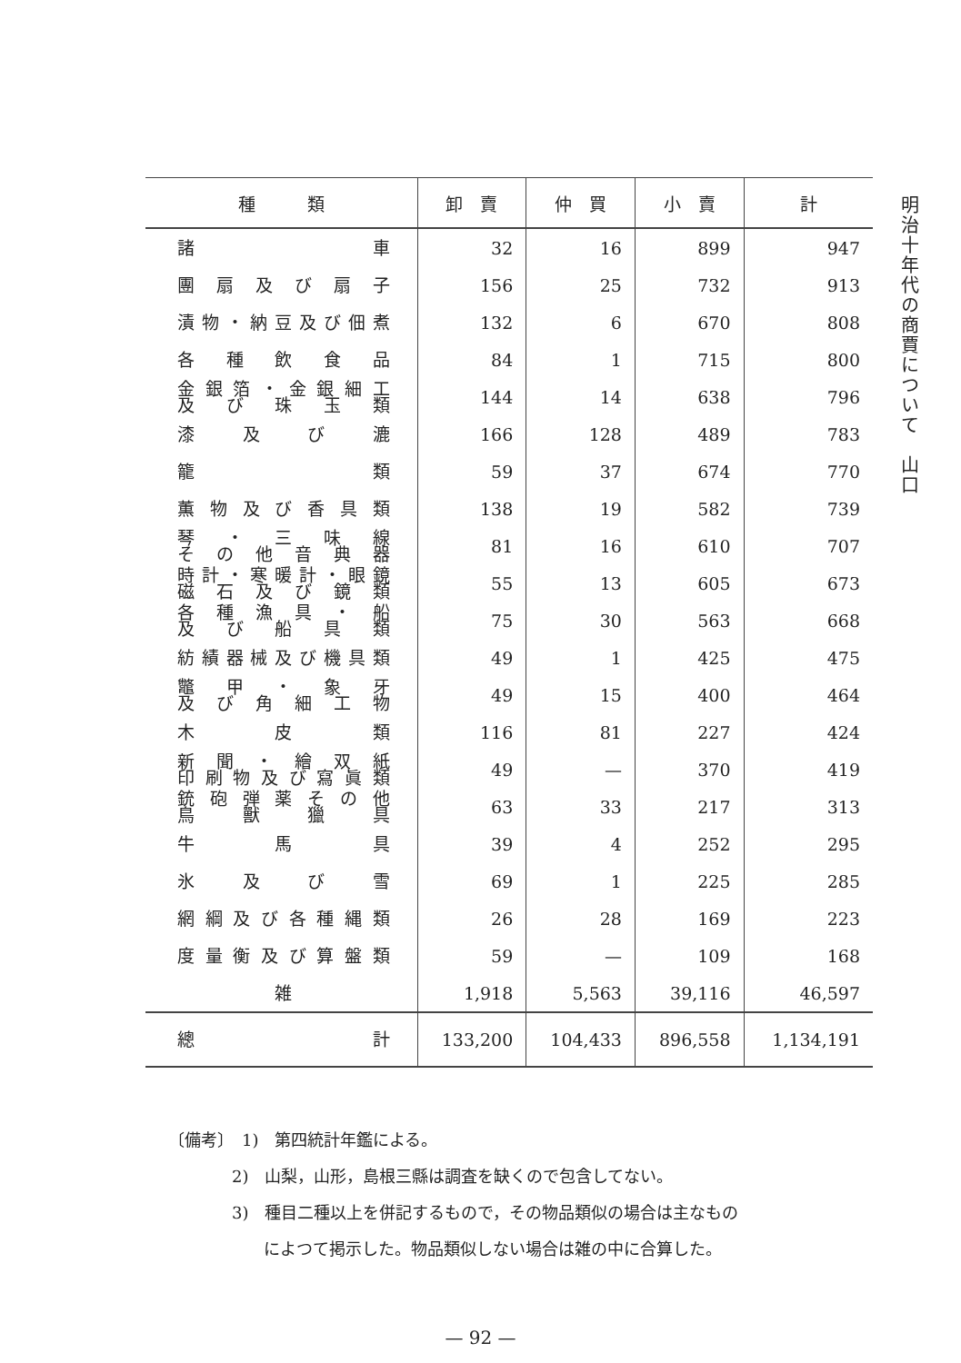| 種 類 | 卸 賣 | 仲 買 | 小 賣 | 計 |
| --- | --- | --- | --- | --- |
| 諸 車 | 32 | 16 | 899 | 947 |
| 團扇及び扇子 | 156 | 25 | 732 | 913 |
| 漬物・納豆及び佃煮 | 132 | 6 | 670 | 808 |
| 各種飲食品 | 84 | 1 | 715 | 800 |
| 金銀箔・金銀細工 及び珠玉類 | 144 | 14 | 638 | 796 |
| 漆及び漉 | 166 | 128 | 489 | 783 |
| 籠 類 | 59 | 37 | 674 | 770 |
| 薫物及び香具類 | 138 | 19 | 582 | 739 |
| 琴・三味線 その他音典器 | 81 | 16 | 610 | 707 |
| 時計・寒暖計・眼鏡 磁石及び鏡類 | 55 | 13 | 605 | 673 |
| 各種漁具・船 及び船具類 | 75 | 30 | 563 | 668 |
| 紡績器械及び機具類 | 49 | 1 | 425 | 475 |
| 鼈甲・象牙 及び角細工物 | 49 | 15 | 400 | 464 |
| 木皮類 | 116 | 81 | 227 | 424 |
| 新聞・繪双紙 印刷物及び寫眞類 | 49 | — | 370 | 419 |
| 銃砲弾薬その他 鳥獸獵具 | 63 | 33 | 217 | 313 |
| 牛馬具 | 39 | 4 | 252 | 295 |
| 氷及び雪 | 69 | 1 | 225 | 285 |
| 網綱及び各種縄類 | 26 | 28 | 169 | 223 |
| 度量衡及び算盤類 | 59 | — | 109 | 168 |
| 雑 | 1,918 | 5,563 | 39,116 | 46,597 |
| 總 計 | 133,200 | 104,433 | 896,558 | 1,134,191 |
明治十年代の商賈について　山口
〔備考〕　1)　第四統計年鑑による。
2)　山梨，山形，島根三縣は調査を缺くので包含してない。
3)　種目二種以上を併記するもので，その物品類似の場合は主なもの
によつて掲示した。物品類似しない場合は雑の中に合算した。
— 92 —